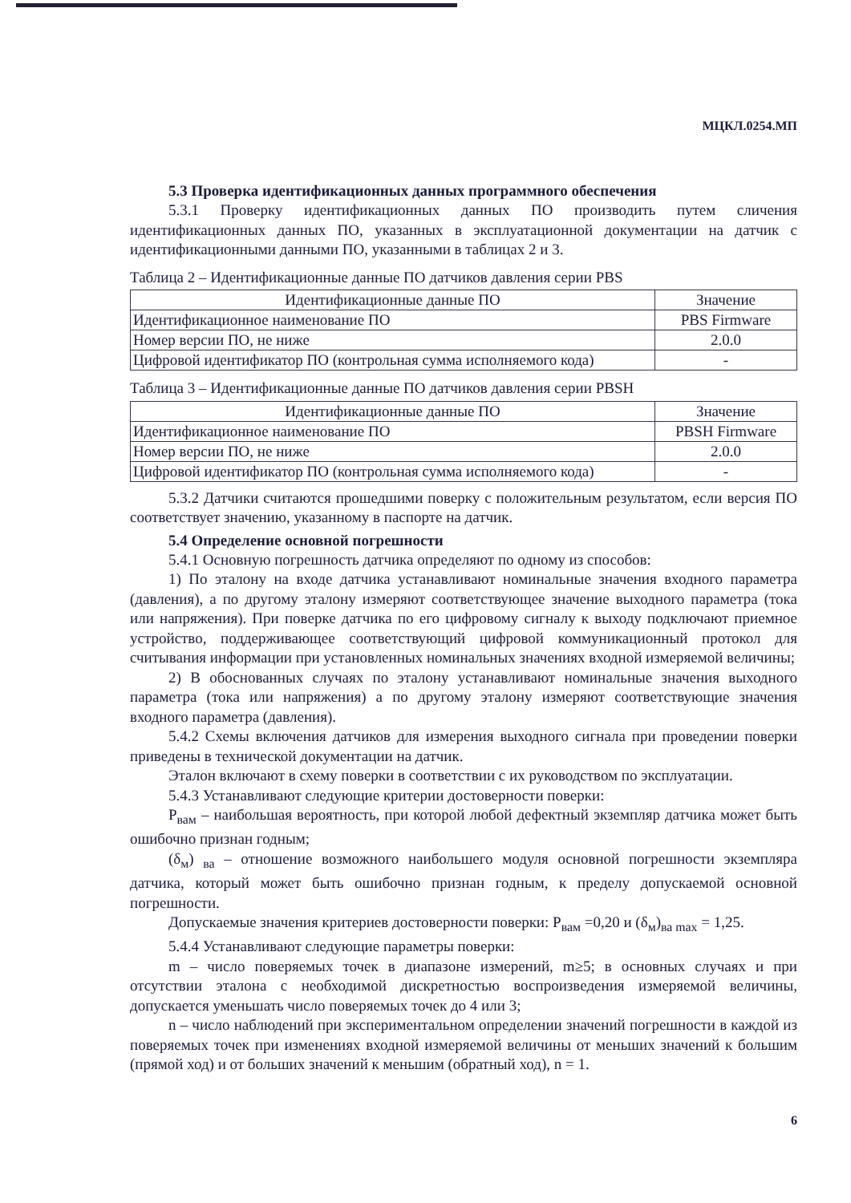МЦКЛ.0254.МП
5.3 Проверка идентификационных данных программного обеспечения
5.3.1 Проверку идентификационных данных ПО производить путем сличения идентификационных данных ПО, указанных в эксплуатационной документации на датчик с идентификационными данными ПО, указанными в таблицах 2 и 3.
Таблица 2 – Идентификационные данные ПО датчиков давления серии PBS
| Идентификационные данные ПО | Значение |
| Идентификационное наименование ПО | PBS Firmware |
| Номер версии ПО, не ниже | 2.0.0 |
| Цифровой идентификатор ПО (контрольная сумма исполняемого кода) | - |
Таблица 3 – Идентификационные данные ПО датчиков давления серии PBSH
| Идентификационные данные ПО | Значение |
| Идентификационное наименование ПО | PBSH Firmware |
| Номер версии ПО, не ниже | 2.0.0 |
| Цифровой идентификатор ПО (контрольная сумма исполняемого кода) | - |
5.3.2 Датчики считаются прошедшими поверку с положительным результатом, если версия ПО соответствует значению, указанному в паспорте на датчик.
5.4 Определение основной погрешности
5.4.1 Основную погрешность датчика определяют по одному из способов:
1) По эталону на входе датчика устанавливают номинальные значения входного параметра (давления), а по другому эталону измеряют соответствующее значение выходного параметра (тока или напряжения). При поверке датчика по его цифровому сигналу к выходу подключают приемное устройство, поддерживающее соответствующий цифровой коммуникационный протокол для считывания информации при установленных номинальных значениях входной измеряемой величины;
2) В обоснованных случаях по эталону устанавливают номинальные значения выходного параметра (тока или напряжения) а по другому эталону измеряют соответствующие значения входного параметра (давления).
5.4.2 Схемы включения датчиков для измерения выходного сигнала при проведении поверки приведены в технической документации на датчик.
Эталон включают в схему поверки в соответствии с их руководством по эксплуатации.
5.4.3 Устанавливают следующие критерии достоверности поверки:
P<sub>вам</sub> – наибольшая вероятность, при которой любой дефектный экземпляр датчика может быть ошибочно признан годным;
(δ<sub>м</sub>) <sub>ва</sub> – отношение возможного наибольшего модуля основной погрешности экземпляра датчика, который может быть ошибочно признан годным, к пределу допускаемой основной погрешности.
Допускаемые значения критериев достоверности поверки: P<sub>вам</sub> =0,20 и (δ<sub>м</sub>)<sub>ва max</sub> = 1,25.
5.4.4 Устанавливают следующие параметры поверки:
m – число поверяемых точек в диапазоне измерений, m≥5; в основных случаях и при отсутствии эталона с необходимой дискретностью воспроизведения измеряемой величины, допускается уменьшать число поверяемых точек до 4 или 3;
n – число наблюдений при экспериментальном определении значений погрешности в каждой из поверяемых точек при изменениях входной измеряемой величины от меньших значений к большим (прямой ход) и от больших значений к меньшим (обратный ход), n = 1.
6